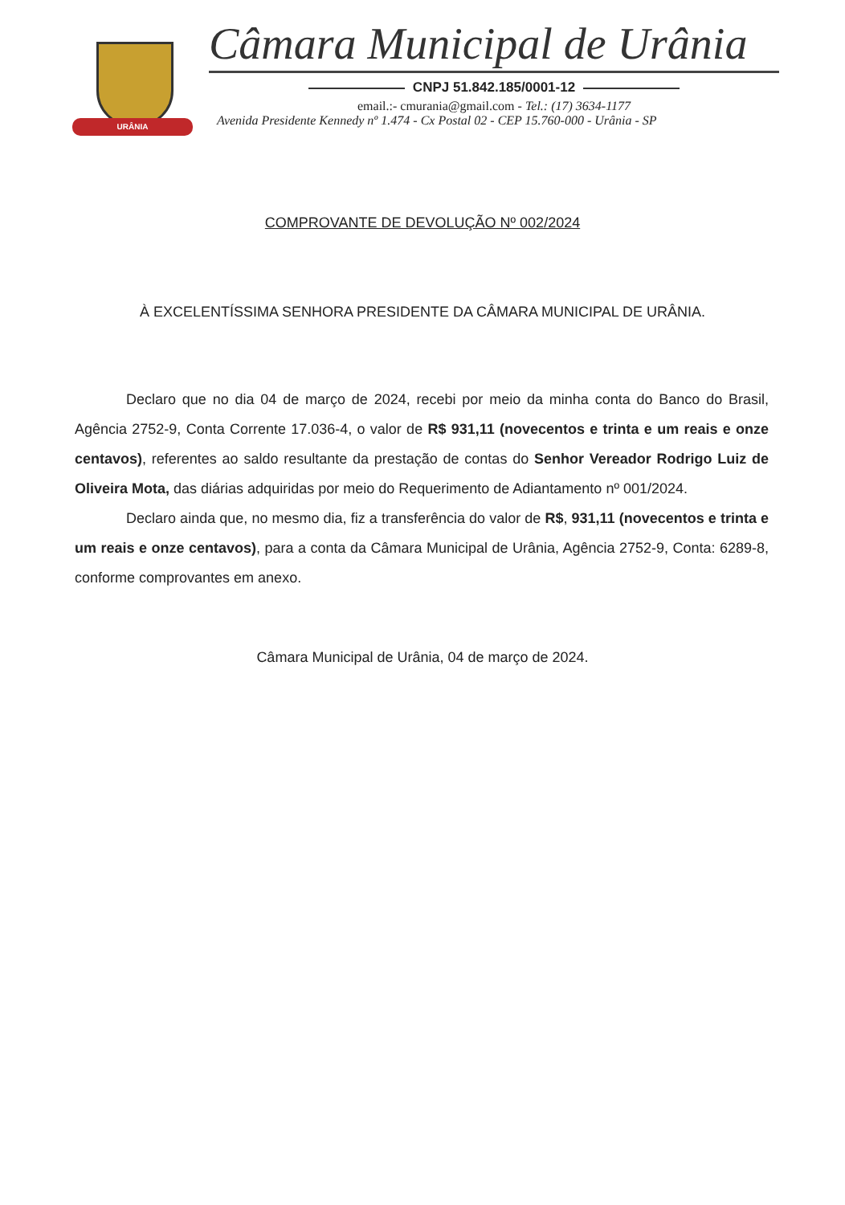URÂNIA
Câmara Municipal de Urânia
CNPJ 51.842.185/0001-12
email.:- cmurania@gmail.com - Tel.: (17) 3634-1177
Avenida Presidente Kennedy nº 1.474 - Cx Postal 02 - CEP 15.760-000 - Urânia - SP
COMPROVANTE DE DEVOLUÇÃO Nº 002/2024
À EXCELENTÍSSIMA SENHORA PRESIDENTE DA CÂMARA MUNICIPAL DE URÂNIA.
Declaro que no dia 04 de março de 2024, recebi por meio da minha conta do Banco do Brasil, Agência 2752-9, Conta Corrente 17.036-4, o valor de R$ 931,11 (novecentos e trinta e um reais e onze centavos), referentes ao saldo resultante da prestação de contas do Senhor Vereador Rodrigo Luiz de Oliveira Mota, das diárias adquiridas por meio do Requerimento de Adiantamento nº 001/2024.
Declaro ainda que, no mesmo dia, fiz a transferência do valor de R$, 931,11 (novecentos e trinta e um reais e onze centavos), para a conta da Câmara Municipal de Urânia, Agência 2752-9, Conta: 6289-8, conforme comprovantes em anexo.
Câmara Municipal de Urânia, 04 de março de 2024.